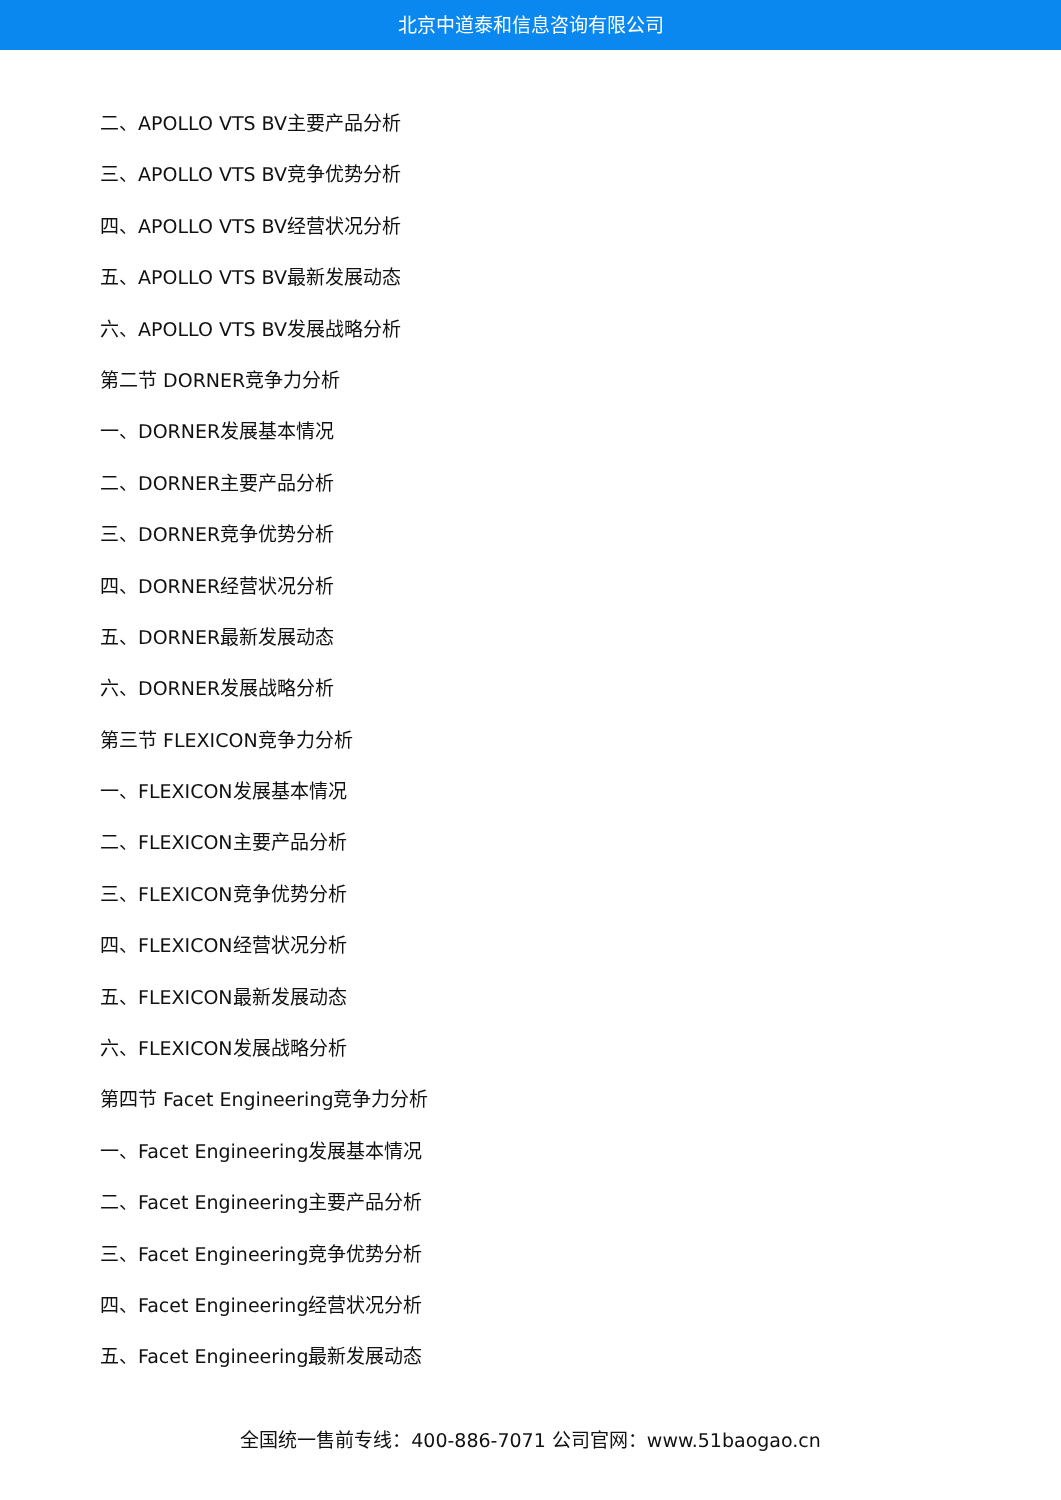北京中道泰和信息咨询有限公司
二、APOLLO VTS BV主要产品分析
三、APOLLO VTS BV竞争优势分析
四、APOLLO VTS BV经营状况分析
五、APOLLO VTS BV最新发展动态
六、APOLLO VTS BV发展战略分析
第二节 DORNER竞争力分析
一、DORNER发展基本情况
二、DORNER主要产品分析
三、DORNER竞争优势分析
四、DORNER经营状况分析
五、DORNER最新发展动态
六、DORNER发展战略分析
第三节 FLEXICON竞争力分析
一、FLEXICON发展基本情况
二、FLEXICON主要产品分析
三、FLEXICON竞争优势分析
四、FLEXICON经营状况分析
五、FLEXICON最新发展动态
六、FLEXICON发展战略分析
第四节 Facet Engineering竞争力分析
一、Facet Engineering发展基本情况
二、Facet Engineering主要产品分析
三、Facet Engineering竞争优势分析
四、Facet Engineering经营状况分析
五、Facet Engineering最新发展动态
全国统一售前专线：400-886-7071 公司官网：www.51baogao.cn